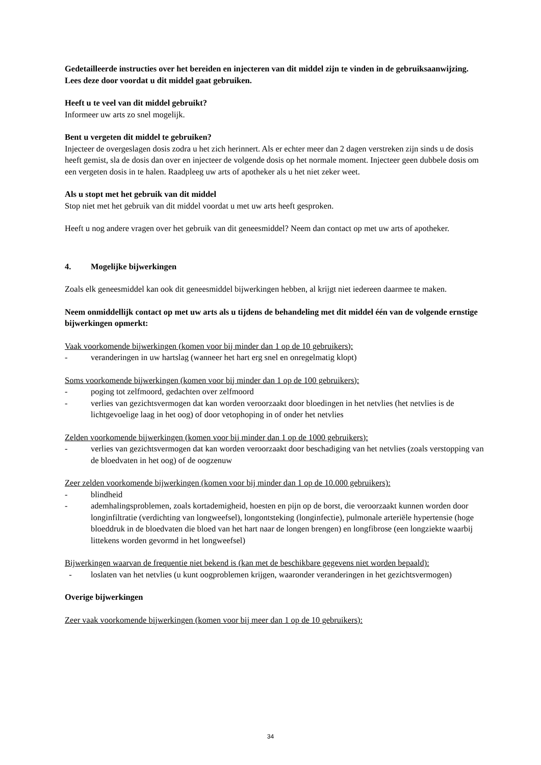Gedetailleerde instructies over het bereiden en injecteren van dit middel zijn te vinden in de gebruiksaanwijzing. Lees deze door voordat u dit middel gaat gebruiken.
Heeft u te veel van dit middel gebruikt?
Informeer uw arts zo snel mogelijk.
Bent u vergeten dit middel te gebruiken?
Injecteer de overgeslagen dosis zodra u het zich herinnert. Als er echter meer dan 2 dagen verstreken zijn sinds u de dosis heeft gemist, sla de dosis dan over en injecteer de volgende dosis op het normale moment. Injecteer geen dubbele dosis om een vergeten dosis in te halen. Raadpleeg uw arts of apotheker als u het niet zeker weet.
Als u stopt met het gebruik van dit middel
Stop niet met het gebruik van dit middel voordat u met uw arts heeft gesproken.
Heeft u nog andere vragen over het gebruik van dit geneesmiddel? Neem dan contact op met uw arts of apotheker.
4. Mogelijke bijwerkingen
Zoals elk geneesmiddel kan ook dit geneesmiddel bijwerkingen hebben, al krijgt niet iedereen daarmee te maken.
Neem onmiddellijk contact op met uw arts als u tijdens de behandeling met dit middel één van de volgende ernstige bijwerkingen opmerkt:
Vaak voorkomende bijwerkingen (komen voor bij minder dan 1 op de 10 gebruikers):
- veranderingen in uw hartslag (wanneer het hart erg snel en onregelmatig klopt)
Soms voorkomende bijwerkingen (komen voor bij minder dan 1 op de 100 gebruikers):
- poging tot zelfmoord, gedachten over zelfmoord
- verlies van gezichtsvermogen dat kan worden veroorzaakt door bloedingen in het netvlies (het netvlies is de lichtgevoelige laag in het oog) of door vetophoping in of onder het netvlies
Zelden voorkomende bijwerkingen (komen voor bij minder dan 1 op de 1000 gebruikers):
- verlies van gezichtsvermogen dat kan worden veroorzaakt door beschadiging van het netvlies (zoals verstopping van de bloedvaten in het oog) of de oogzenuw
Zeer zelden voorkomende bijwerkingen (komen voor bij minder dan 1 op de 10.000 gebruikers):
- blindheid
- ademhalingsproblemen, zoals kortademigheid, hoesten en pijn op de borst, die veroorzaakt kunnen worden door longinfiltratie (verdichting van longweefsel), longontsteking (longinfectie), pulmonale arteriële hypertensie (hoge bloeddruk in de bloedvaten die bloed van het hart naar de longen brengen) en longfibrose (een longziekte waarbij littekens worden gevormd in het longweefsel)
Bijwerkingen waarvan de frequentie niet bekend is (kan met de beschikbare gegevens niet worden bepaald):
- loslaten van het netvlies (u kunt oogproblemen krijgen, waaronder veranderingen in het gezichtsvermogen)
Overige bijwerkingen
Zeer vaak voorkomende bijwerkingen (komen voor bij meer dan 1 op de 10 gebruikers):
34